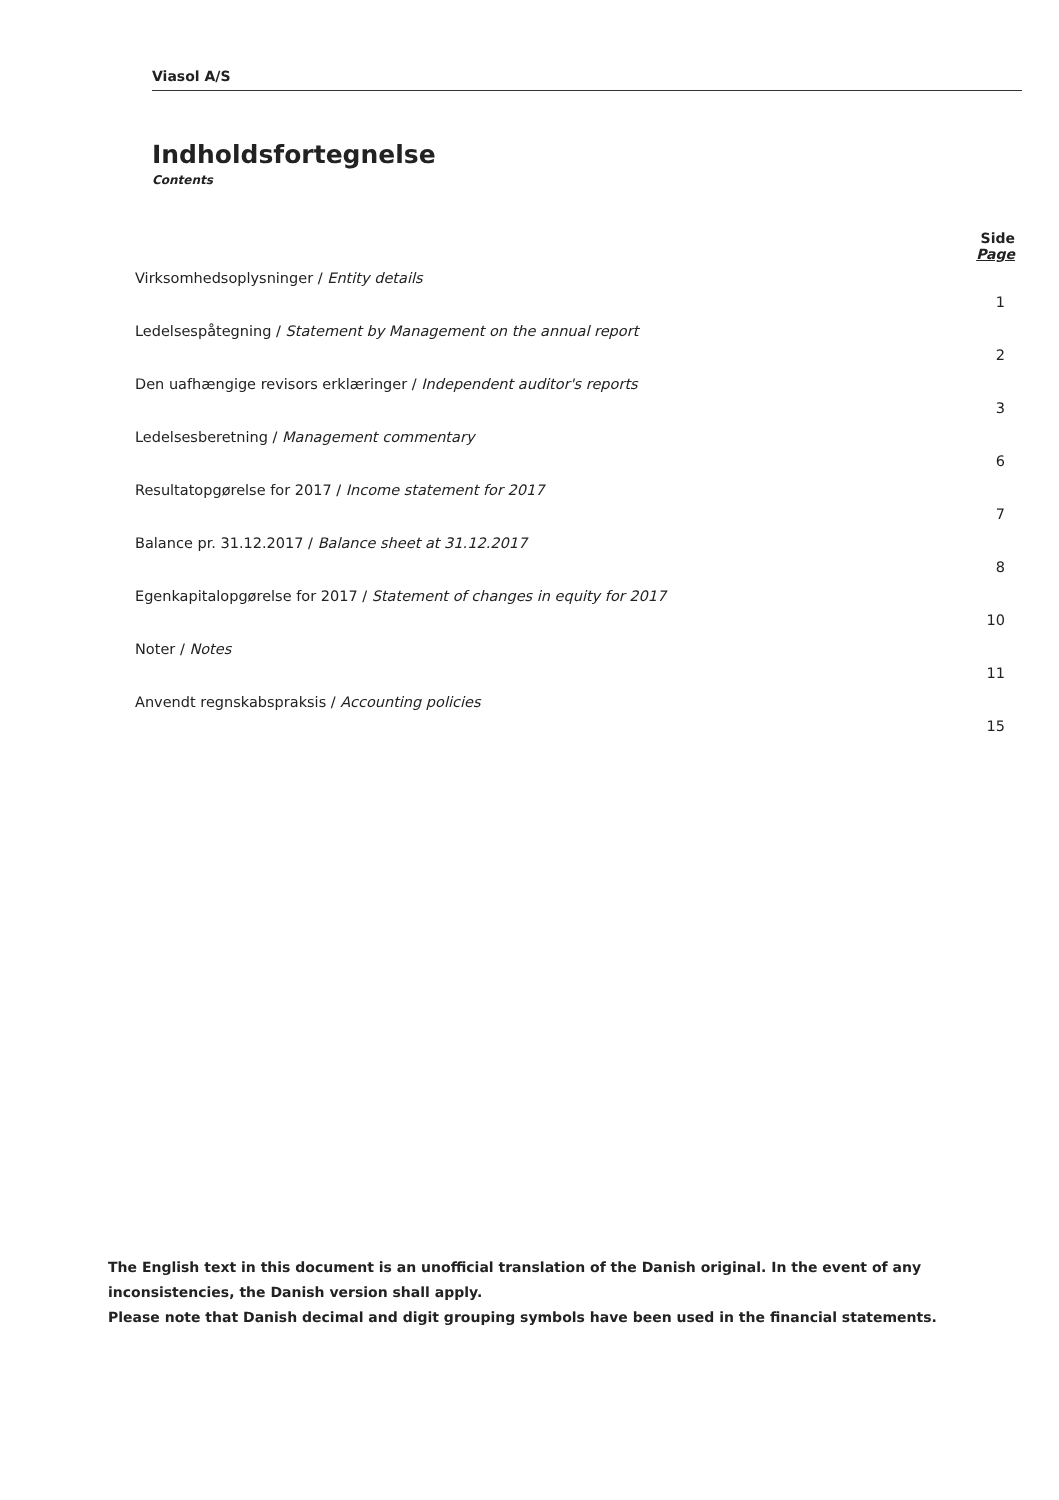Viasol A/S
Indholdsfortegnelse
Contents
Side
Page
Virksomhedsoplysninger / Entity details 1
Ledelsespåtegning / Statement by Management on the annual report 2
Den uafhængige revisors erklæringer / Independent auditor's reports 3
Ledelsesberetning / Management commentary 6
Resultatopgørelse for 2017 / Income statement for 2017 7
Balance pr. 31.12.2017 / Balance sheet at 31.12.2017 8
Egenkapitalopgørelse for 2017 / Statement of changes in equity for 2017 10
Noter / Notes 11
Anvendt regnskabspraksis / Accounting policies 15
The English text in this document is an unofficial translation of the Danish original. In the event of any inconsistencies, the Danish version shall apply.
Please note that Danish decimal and digit grouping symbols have been used in the financial statements.